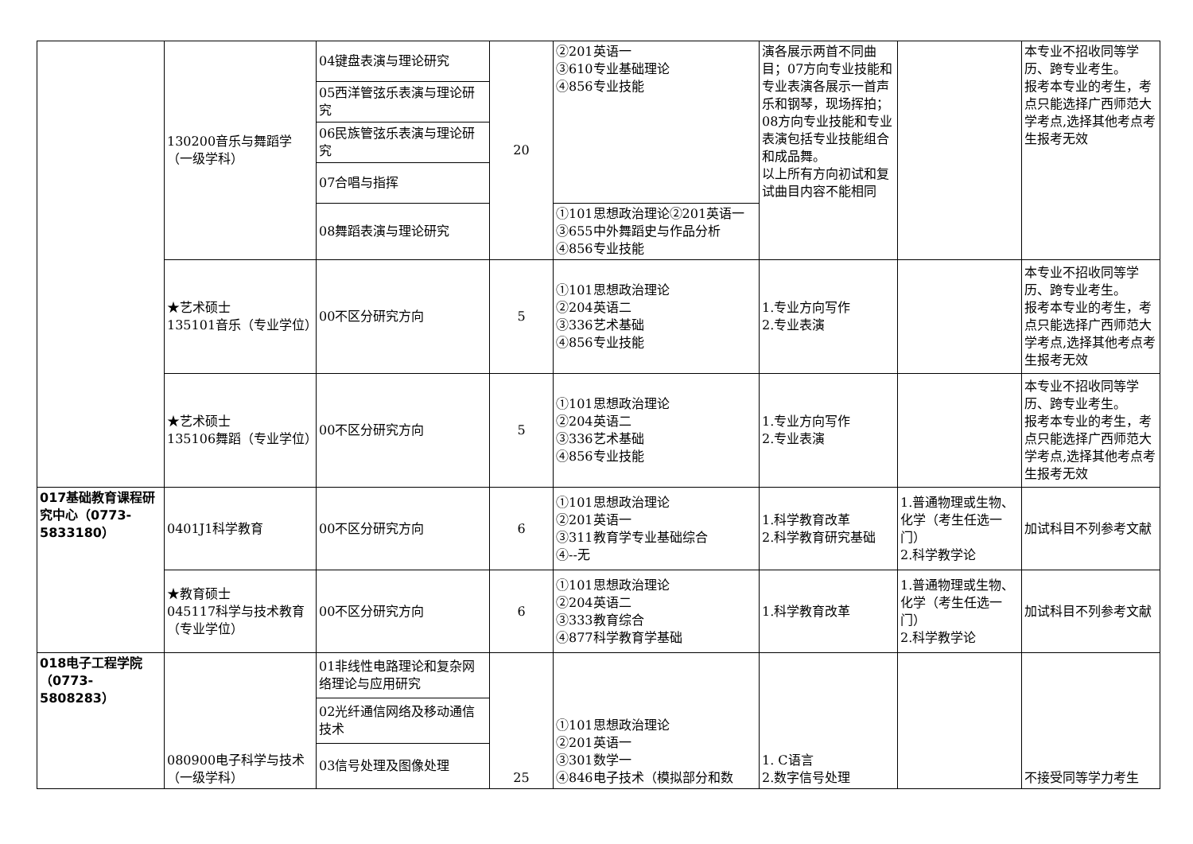| | 130200音乐与舞蹈学（一级学科） | 04键盘表演与理论研究 | 20 | ②201英语一 ③610专业基础理论 ④856专业技能 | 演各展示两首不同曲目；07方向专业技能和专业表演各展示一首声乐和钢琴，现场挥拍；08方向专业技能和专业表演包括专业技能组合和成品舞。 以上所有方向初试和复试曲目内容不能相同 | | 本专业不招收同等学历、跨专业考生。 报考本专业的考生，考点只能选择广西师范大学考点,选择其他考点考生报考无效 |
| | | 05西洋管弦乐表演与理论研究 | | | | | |
| | | 06民族管弦乐表演与理论研究 | | | | | |
| | | 07合唱与指挥 | | | | | |
| | | 08舞蹈表演与理论研究 | | | | | |
| | | | | ①101思想政治理论②201英语一③655中外舞蹈史与作品分析④856专业技能 | | | |
| | ★艺术硕士 135101音乐（专业学位） | 00不区分研究方向 | 5 | ①101思想政治理论 ②204英语二 ③336艺术基础 ④856专业技能 | 1.专业方向写作 2.专业表演 | | 本专业不招收同等学历、跨专业考生。 报考本专业的考生，考点只能选择广西师范大学考点,选择其他考点考生报考无效 |
| | ★艺术硕士 135106舞蹈（专业学位） | 00不区分研究方向 | 5 | ①101思想政治理论 ②204英语二 ③336艺术基础 ④856专业技能 | 1.专业方向写作 2.专业表演 | | 本专业不招收同等学历、跨专业考生。 报考本专业的考生，考点只能选择广西师范大学考点,选择其他考点考生报考无效 |
| 017基础教育课程研究中心（0773-5833180） | 0401J1科学教育 | 00不区分研究方向 | 6 | ①101思想政治理论 ②201英语一 ③311教育学专业基础综合 ④--无 | 1.科学教育改革 2.科学教育研究基础 | 1.普通物理或生物、化学（考生任选一门） 2.科学教学论 | 加试科目不列参考文献 |
| | ★教育硕士 045117科学与技术教育（专业学位） | 00不区分研究方向 | 6 | ①101思想政治理论 ②204英语二 ③333教育综合 ④877科学教育学基础 | 1.科学教育改革 | 1.普通物理或生物、化学（考生任选一门） 2.科学教学论 | 加试科目不列参考文献 |
| 018电子工程学院（0773-5808283） | 080900电子科学与技术（一级学科） | 01非线性电路理论和复杂网络理论与应用研究 | 25 | ①101思想政治理论 ②201英语一 ③301数学一 ④846电子技术（模拟部分和数 | 1. C语言 2.数字信号处理 | | 不接受同等学力考生 |
| | | 02光纤通信网络及移动通信技术 | | | | | |
| | | 03信号处理及图像处理 | | | | | |